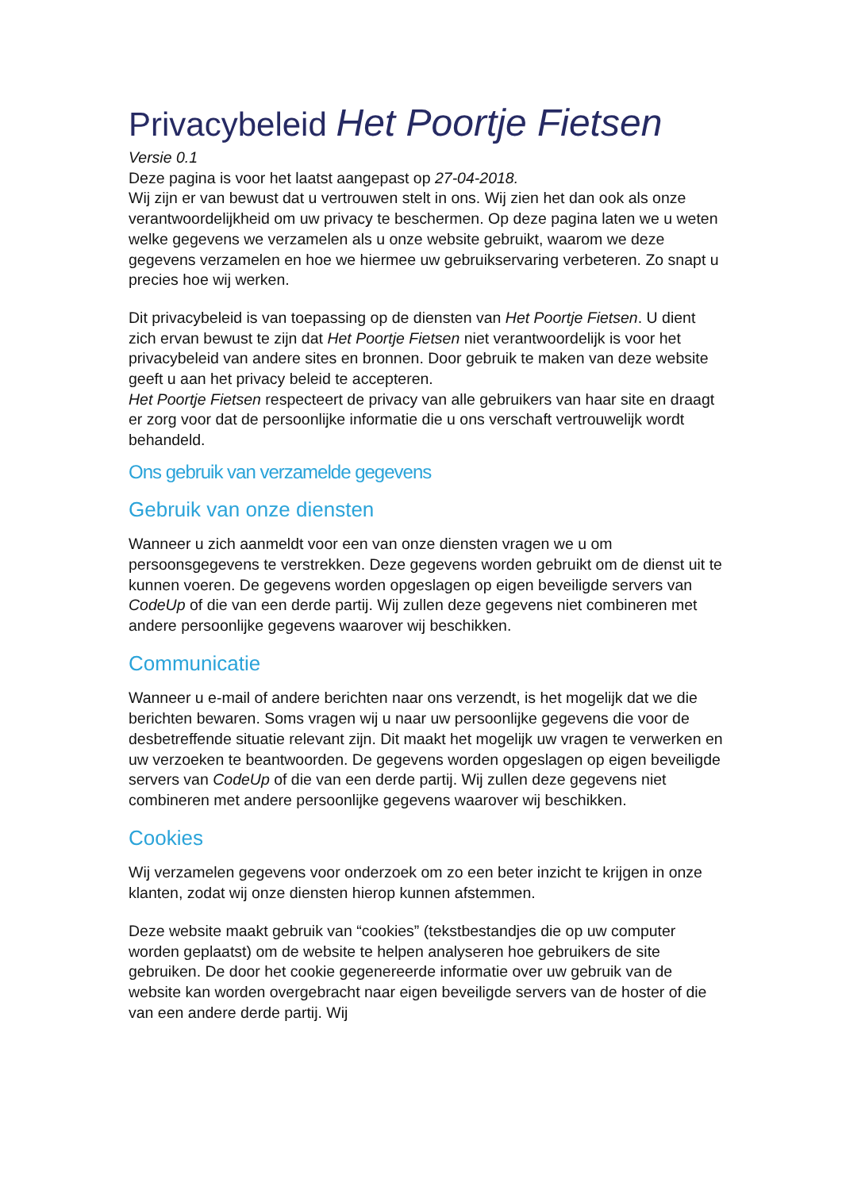Privacybeleid Het Poortje Fietsen
Versie 0.1
Deze pagina is voor het laatst aangepast op 27-04-2018.
Wij zijn er van bewust dat u vertrouwen stelt in ons. Wij zien het dan ook als onze verantwoordelijkheid om uw privacy te beschermen. Op deze pagina laten we u weten welke gegevens we verzamelen als u onze website gebruikt, waarom we deze gegevens verzamelen en hoe we hiermee uw gebruikservaring verbeteren. Zo snapt u precies hoe wij werken.
Dit privacybeleid is van toepassing op de diensten van Het Poortje Fietsen. U dient zich ervan bewust te zijn dat Het Poortje Fietsen niet verantwoordelijk is voor het privacybeleid van andere sites en bronnen. Door gebruik te maken van deze website geeft u aan het privacy beleid te accepteren.
Het Poortje Fietsen respecteert de privacy van alle gebruikers van haar site en draagt er zorg voor dat de persoonlijke informatie die u ons verschaft vertrouwelijk wordt behandeld.
Ons gebruik van verzamelde gegevens
Gebruik van onze diensten
Wanneer u zich aanmeldt voor een van onze diensten vragen we u om persoonsgegevens te verstrekken. Deze gegevens worden gebruikt om de dienst uit te kunnen voeren. De gegevens worden opgeslagen op eigen beveiligde servers van CodeUp of die van een derde partij. Wij zullen deze gegevens niet combineren met andere persoonlijke gegevens waarover wij beschikken.
Communicatie
Wanneer u e-mail of andere berichten naar ons verzendt, is het mogelijk dat we die berichten bewaren. Soms vragen wij u naar uw persoonlijke gegevens die voor de desbetreffende situatie relevant zijn. Dit maakt het mogelijk uw vragen te verwerken en uw verzoeken te beantwoorden. De gegevens worden opgeslagen op eigen beveiligde servers van CodeUp of die van een derde partij. Wij zullen deze gegevens niet combineren met andere persoonlijke gegevens waarover wij beschikken.
Cookies
Wij verzamelen gegevens voor onderzoek om zo een beter inzicht te krijgen in onze klanten, zodat wij onze diensten hierop kunnen afstemmen.
Deze website maakt gebruik van “cookies” (tekstbestandjes die op uw computer worden geplaatst) om de website te helpen analyseren hoe gebruikers de site gebruiken. De door het cookie gegenereerde informatie over uw gebruik van de website kan worden overgebracht naar eigen beveiligde servers van de hoster of die van een andere derde partij. Wij